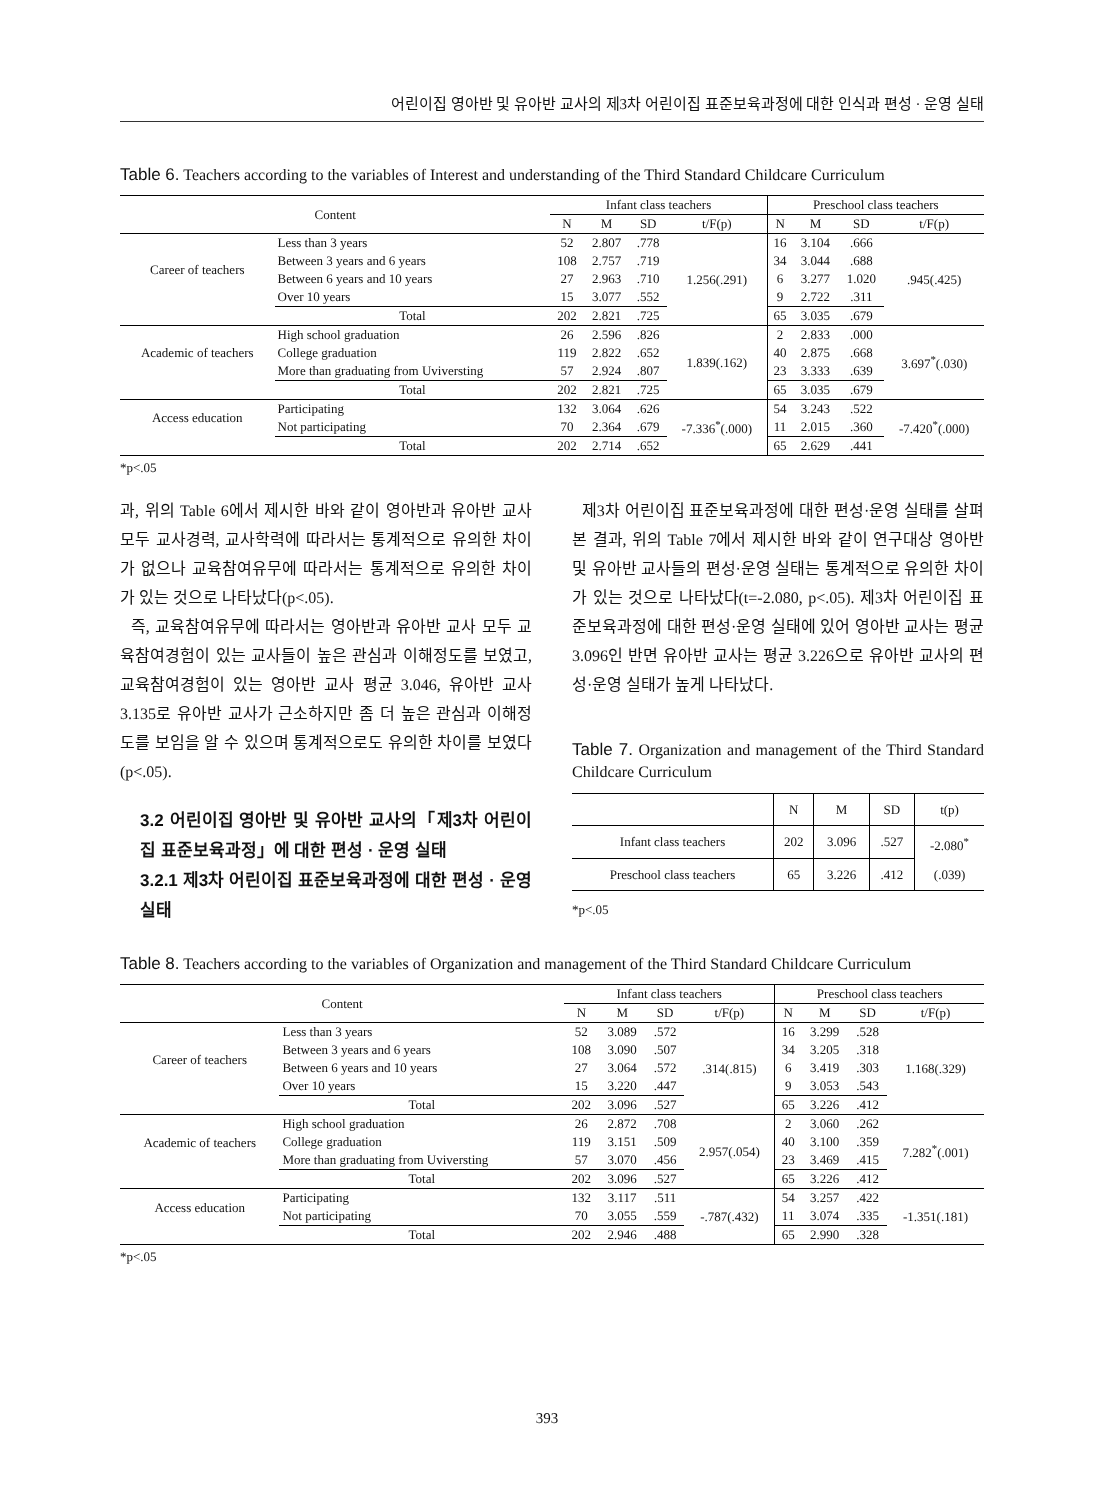어린이집 영아반 및 유아반 교사의 제3차 어린이집 표준보육과정에 대한 인식과 편성 · 운영 실태
Table 6. Teachers according to the variables of Interest and understanding of the Third Standard Childcare Curriculum
| Content | | Infant class teachers | | | | Preschool class teachers | | | |
| --- | --- | --- | --- | --- | --- | --- | --- | --- | --- |
| | | N | M | SD | t/F(p) | N | M | SD | t/F(p) |
| Career of teachers | Less than 3 years | 52 | 2.807 | .778 | 1.256(.291) | 16 | 3.104 | .666 | .945(.425) |
| | Between 3 years and 6 years | 108 | 2.757 | .719 | | 34 | 3.044 | .688 | |
| | Between 6 years and 10 years | 27 | 2.963 | .710 | | 6 | 3.277 | 1.020 | |
| | Over 10 years | 15 | 3.077 | .552 | | 9 | 2.722 | .311 | |
| | Total | 202 | 2.821 | .725 | | 65 | 3.035 | .679 | |
| Academic of teachers | High school graduation | 26 | 2.596 | .826 | 1.839(.162) | 2 | 2.833 | .000 | 3.697<sup>*</sup>(.030) |
| | College graduation | 119 | 2.822 | .652 | | 40 | 2.875 | .668 | |
| | More than graduating from Uviversting | 57 | 2.924 | .807 | | 23 | 3.333 | .639 | |
| | Total | 202 | 2.821 | .725 | | 65 | 3.035 | .679 | |
| Access education | Participating | 132 | 3.064 | .626 | -7.336<sup>*</sup>(.000) | 54 | 3.243 | .522 | -7.420<sup>*</sup>(.000) |
| | Not participating | 70 | 2.364 | .679 | | 11 | 2.015 | .360 | |
| | Total | 202 | 2.714 | .652 | | 65 | 2.629 | .441 | |
*p<.05
과, 위의 Table 6에서 제시한 바와 같이 영아반과 유아반 교사 모두 교사경력, 교사학력에 따라서는 통계적으로 유의한 차이가 없으나 교육참여유무에 따라서는 통계적으로 유의한 차이가 있는 것으로 나타났다(p<.05).
즉, 교육참여유무에 따라서는 영아반과 유아반 교사 모두 교육참여경험이 있는 교사들이 높은 관심과 이해정도를 보였고, 교육참여경험이 있는 영아반 교사 평균 3.046, 유아반 교사 3.135로 유아반 교사가 근소하지만 좀 더 높은 관심과 이해정도를 보임을 알 수 있으며 통계적으로도 유의한 차이를 보였다(p<.05).
3.2 어린이집 영아반 및 유아반 교사의「제3차 어린이집 표준보육과정」에 대한 편성 · 운영 실태
3.2.1 제3차 어린이집 표준보육과정에 대한 편성 · 운영 실태
제3차 어린이집 표준보육과정에 대한 편성·운영 실태를 살펴본 결과, 위의 Table 7에서 제시한 바와 같이 연구대상 영아반 및 유아반 교사들의 편성·운영 실태는 통계적으로 유의한 차이가 있는 것으로 나타났다(t=-2.080, p<.05). 제3차 어린이집 표준보육과정에 대한 편성·운영 실태에 있어 영아반 교사는 평균 3.096인 반면 유아반 교사는 평균 3.226으로 유아반 교사의 편성·운영 실태가 높게 나타났다.
Table 7. Organization and management of the Third Standard Childcare Curriculum
| | N | M | SD | t(p) |
| --- | --- | --- | --- | --- |
| Infant class teachers | 202 | 3.096 | .527 | -2.080<sup>*</sup> (.039) |
| Preschool class teachers | 65 | 3.226 | .412 | |
*p<.05
Table 8. Teachers according to the variables of Organization and management of the Third Standard Childcare Curriculum
| Content | | Infant class teachers | | | | Preschool class teachers | | | |
| --- | --- | --- | --- | --- | --- | --- | --- | --- | --- |
| | | N | M | SD | t/F(p) | N | M | SD | t/F(p) |
| Career of teachers | Less than 3 years | 52 | 3.089 | .572 | .314(.815) | 16 | 3.299 | .528 | 1.168(.329) |
| | Between 3 years and 6 years | 108 | 3.090 | .507 | | 34 | 3.205 | .318 | |
| | Between 6 years and 10 years | 27 | 3.064 | .572 | | 6 | 3.419 | .303 | |
| | Over 10 years | 15 | 3.220 | .447 | | 9 | 3.053 | .543 | |
| | Total | 202 | 3.096 | .527 | | 65 | 3.226 | .412 | |
| Academic of teachers | High school graduation | 26 | 2.872 | .708 | 2.957(.054) | 2 | 3.060 | .262 | 7.282<sup>*</sup>(.001) |
| | College graduation | 119 | 3.151 | .509 | | 40 | 3.100 | .359 | |
| | More than graduating from Uviversting | 57 | 3.070 | .456 | | 23 | 3.469 | .415 | |
| | Total | 202 | 3.096 | .527 | | 65 | 3.226 | .412 | |
| Access education | Participating | 132 | 3.117 | .511 | -.787(.432) | 54 | 3.257 | .422 | -1.351(.181) |
| | Not participating | 70 | 3.055 | .559 | | 11 | 3.074 | .335 | |
| | Total | 202 | 2.946 | .488 | | 65 | 2.990 | .328 | |
*p<.05
393